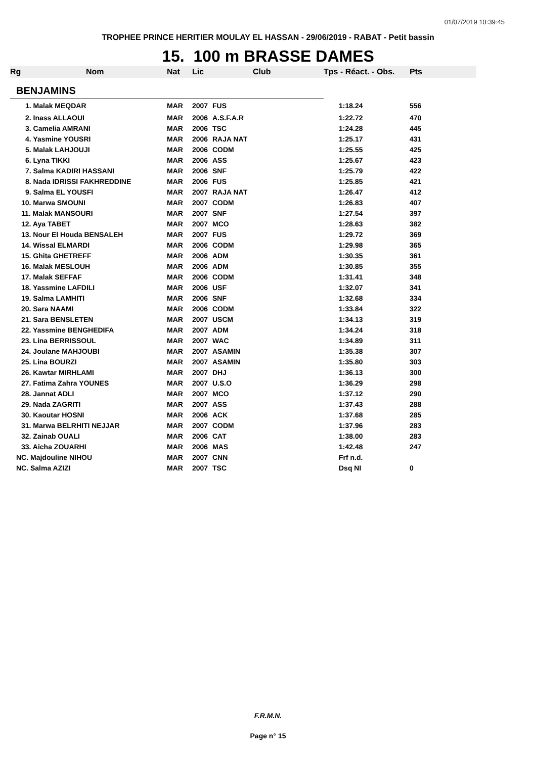01/07/2019 10:39:45
TROPHEE PRINCE HERITIER MOULAY EL HASSAN - 29/06/2019 - RABAT - Petit bassin
15. 100 m BRASSE DAMES
| Rg | Nom | Nat | Lic | Club | Tps - Réact. - Obs. | Pts |
| --- | --- | --- | --- | --- | --- | --- |
| BENJAMINS | | | | | | |
| 1. Malak MEQDAR | | MAR | 2007 | FUS | 1:18.24 | 556 |
| 2. Inass ALLAOUI | | MAR | 2006 | A.S.F.A.R | 1:22.72 | 470 |
| 3. Camelia AMRANI | | MAR | 2006 | TSC | 1:24.28 | 445 |
| 4. Yasmine YOUSRI | | MAR | 2006 | RAJA NAT | 1:25.17 | 431 |
| 5. Malak LAHJOUJI | | MAR | 2006 | CODM | 1:25.55 | 425 |
| 6. Lyna TIKKI | | MAR | 2006 | ASS | 1:25.67 | 423 |
| 7. Salma KADIRI HASSANI | | MAR | 2006 | SNF | 1:25.79 | 422 |
| 8. Nada IDRISSI FAKHREDDINE | | MAR | 2006 | FUS | 1:25.85 | 421 |
| 9. Salma EL YOUSFI | | MAR | 2007 | RAJA NAT | 1:26.47 | 412 |
| 10. Marwa SMOUNI | | MAR | 2007 | CODM | 1:26.83 | 407 |
| 11. Malak MANSOURI | | MAR | 2007 | SNF | 1:27.54 | 397 |
| 12. Aya TABET | | MAR | 2007 | MCO | 1:28.63 | 382 |
| 13. Nour El Houda BENSALEH | | MAR | 2007 | FUS | 1:29.72 | 369 |
| 14. Wissal ELMARDI | | MAR | 2006 | CODM | 1:29.98 | 365 |
| 15. Ghita GHETREFF | | MAR | 2006 | ADM | 1:30.35 | 361 |
| 16. Malak MESLOUH | | MAR | 2006 | ADM | 1:30.85 | 355 |
| 17. Malak SEFFAF | | MAR | 2006 | CODM | 1:31.41 | 348 |
| 18. Yassmine LAFDILI | | MAR | 2006 | USF | 1:32.07 | 341 |
| 19. Salma LAMHITI | | MAR | 2006 | SNF | 1:32.68 | 334 |
| 20. Sara NAAMI | | MAR | 2006 | CODM | 1:33.84 | 322 |
| 21. Sara BENSLETEN | | MAR | 2007 | USCM | 1:34.13 | 319 |
| 22. Yassmine BENGHEDIFA | | MAR | 2007 | ADM | 1:34.24 | 318 |
| 23. Lina BERRISSOUL | | MAR | 2007 | WAC | 1:34.89 | 311 |
| 24. Joulane MAHJOUBI | | MAR | 2007 | ASAMIN | 1:35.38 | 307 |
| 25. Lina BOURZI | | MAR | 2007 | ASAMIN | 1:35.80 | 303 |
| 26. Kawtar MIRHLAMI | | MAR | 2007 | DHJ | 1:36.13 | 300 |
| 27. Fatima Zahra YOUNES | | MAR | 2007 | U.S.O | 1:36.29 | 298 |
| 28. Jannat ADLI | | MAR | 2007 | MCO | 1:37.12 | 290 |
| 29. Nada ZAGRITI | | MAR | 2007 | ASS | 1:37.43 | 288 |
| 30. Kaoutar HOSNI | | MAR | 2006 | ACK | 1:37.68 | 285 |
| 31. Marwa BELRHITI NEJJAR | | MAR | 2007 | CODM | 1:37.96 | 283 |
| 32. Zainab OUALI | | MAR | 2006 | CAT | 1:38.00 | 283 |
| 33. Aicha ZOUARHI | | MAR | 2006 | MAS | 1:42.48 | 247 |
| NC. Majdouline NIHOU | | MAR | 2007 | CNN | Frf n.d. | |
| NC. Salma AZIZI | | MAR | 2007 | TSC | Dsq NI | 0 |
F.R.M.N.
Page n° 15